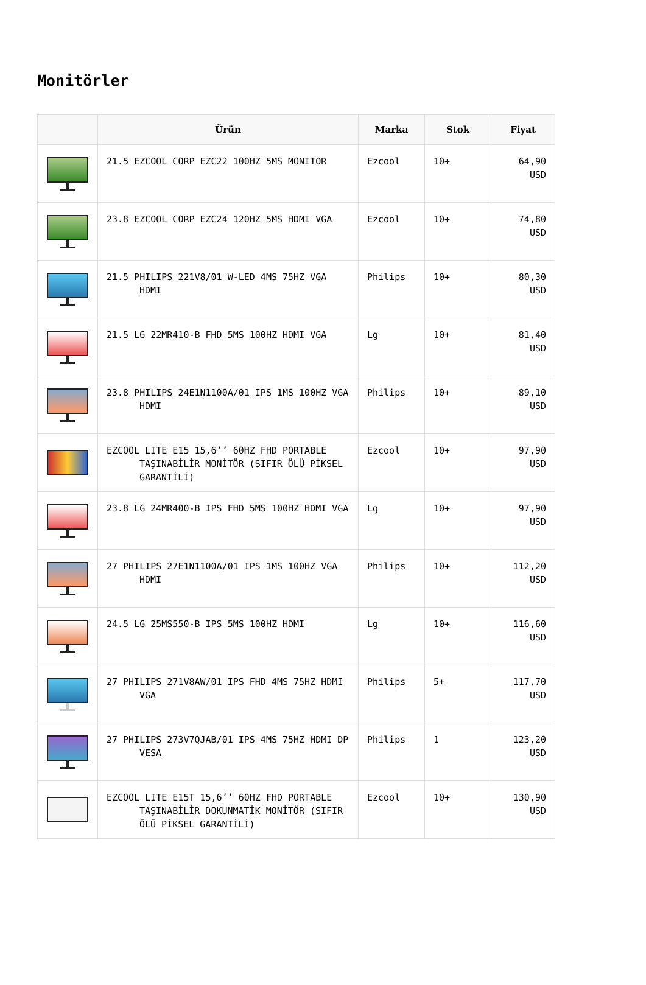Monitörler
| | Ürün | Marka | Stok | Fiyat |
| --- | --- | --- | --- | --- |
| | 21.5 EZCOOL CORP EZC22 100HZ 5MS MONITOR | Ezcool | 10+ | 64,90 USD |
| | 23.8 EZCOOL CORP EZC24 120HZ 5MS HDMI VGA | Ezcool | 10+ | 74,80 USD |
| | 21.5 PHILIPS 221V8/01 W-LED 4MS 75HZ VGA HDMI | Philips | 10+ | 80,30 USD |
| | 21.5 LG 22MR410-B FHD 5MS 100HZ HDMI VGA | Lg | 10+ | 81,40 USD |
| | 23.8 PHILIPS 24E1N1100A/01 IPS 1MS 100HZ VGA HDMI | Philips | 10+ | 89,10 USD |
| | EZCOOL LITE E15 15,6’’ 60HZ FHD PORTABLE TAŞINABİLİR MONİTÖR (SIFIR ÖLÜ PİKSEL GARANTİLİ) | Ezcool | 10+ | 97,90 USD |
| | 23.8 LG 24MR400-B IPS FHD 5MS 100HZ HDMI VGA | Lg | 10+ | 97,90 USD |
| | 27 PHILIPS 27E1N1100A/01 IPS 1MS 100HZ VGA HDMI | Philips | 10+ | 112,20 USD |
| | 24.5 LG 25MS550-B IPS 5MS 100HZ HDMI | Lg | 10+ | 116,60 USD |
| | 27 PHILIPS 271V8AW/01 IPS FHD 4MS 75HZ HDMI VGA | Philips | 5+ | 117,70 USD |
| | 27 PHILIPS 273V7QJAB/01 IPS 4MS 75HZ HDMI DP VESA | Philips | 1 | 123,20 USD |
| | EZCOOL LITE E15T 15,6’’ 60HZ FHD PORTABLE TAŞINABİLİR DOKUNMATİK MONİTÖR (SIFIR ÖLÜ PİKSEL GARANTİLİ) | Ezcool | 10+ | 130,90 USD |